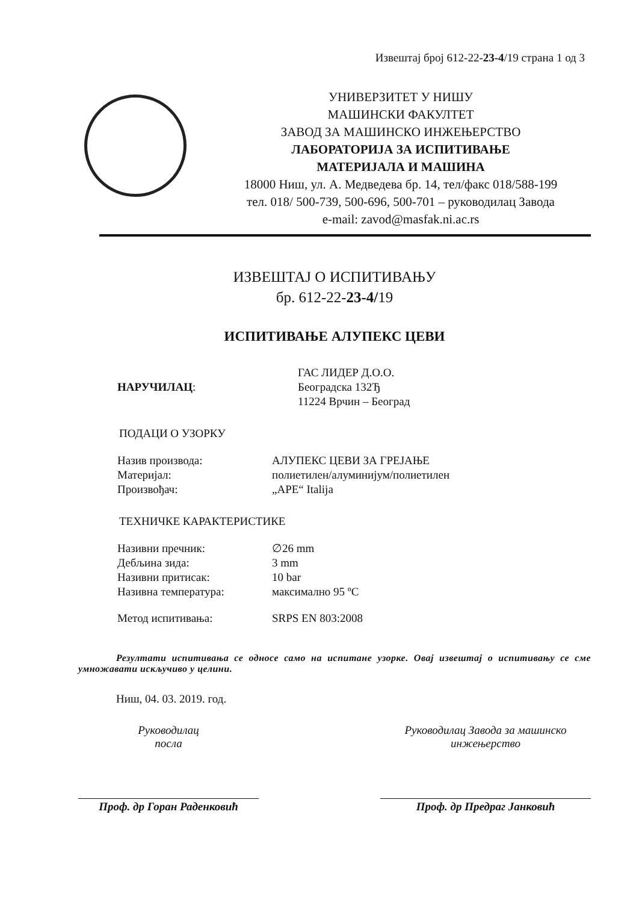Извештај број 612-22-23-4/19 страна 1 од 3
УНИВЕРЗИТЕТ У НИШУ
МАШИНСКИ ФАКУЛТЕТ
ЗАВОД ЗА МАШИНСКО ИНЖЕЊЕРСТВО
ЛАБОРАТОРИЈА ЗА ИСПИТИВАЊЕ
МАТЕРИЈАЛА И МАШИНА
18000 Ниш, ул. А. Медведева бр. 14, тел/факс 018/588-199
тел. 018/ 500-739, 500-696, 500-701 – руководилац Завода
e-mail: zavod@masfak.ni.ac.rs
ИЗВЕШТАЈ О ИСПИТИВАЊУ
бр. 612-22-23-4/19
ИСПИТИВАЊЕ АЛУПЕКС ЦЕВИ
НАРУЧИЛАЦ:
ГАС ЛИДЕР Д.О.О.
Београдска 132Ђ
11224 Врчин – Београд
ПОДАЦИ О УЗОРКУ
Назив производа: АЛУПЕКС ЦЕВИ ЗА ГРЕЈАЊЕ
Материјал: полиетилен/алуминијум/полиетилен
Произвођач: „APE“ Italija
ТЕХНИЧКЕ КАРАКТЕРИСТИКЕ
Називни пречник: ∅26 mm
Дебљина зида: 3 mm
Називни притисак: 10 bar
Називна температура: максимално 95 ºC
Метод испитивања: SRPS EN 803:2008
Резултати испитивања се односе само на испитане узорке. Овај извештај о испитивању се сме умножавати искључиво у целини.
Ниш, 04. 03. 2019. год.
Руководилац
посла
Проф. др Горан Раденковић
Руководилац Завода за машинско
инжењерство
Проф. др Предраг Јанковић